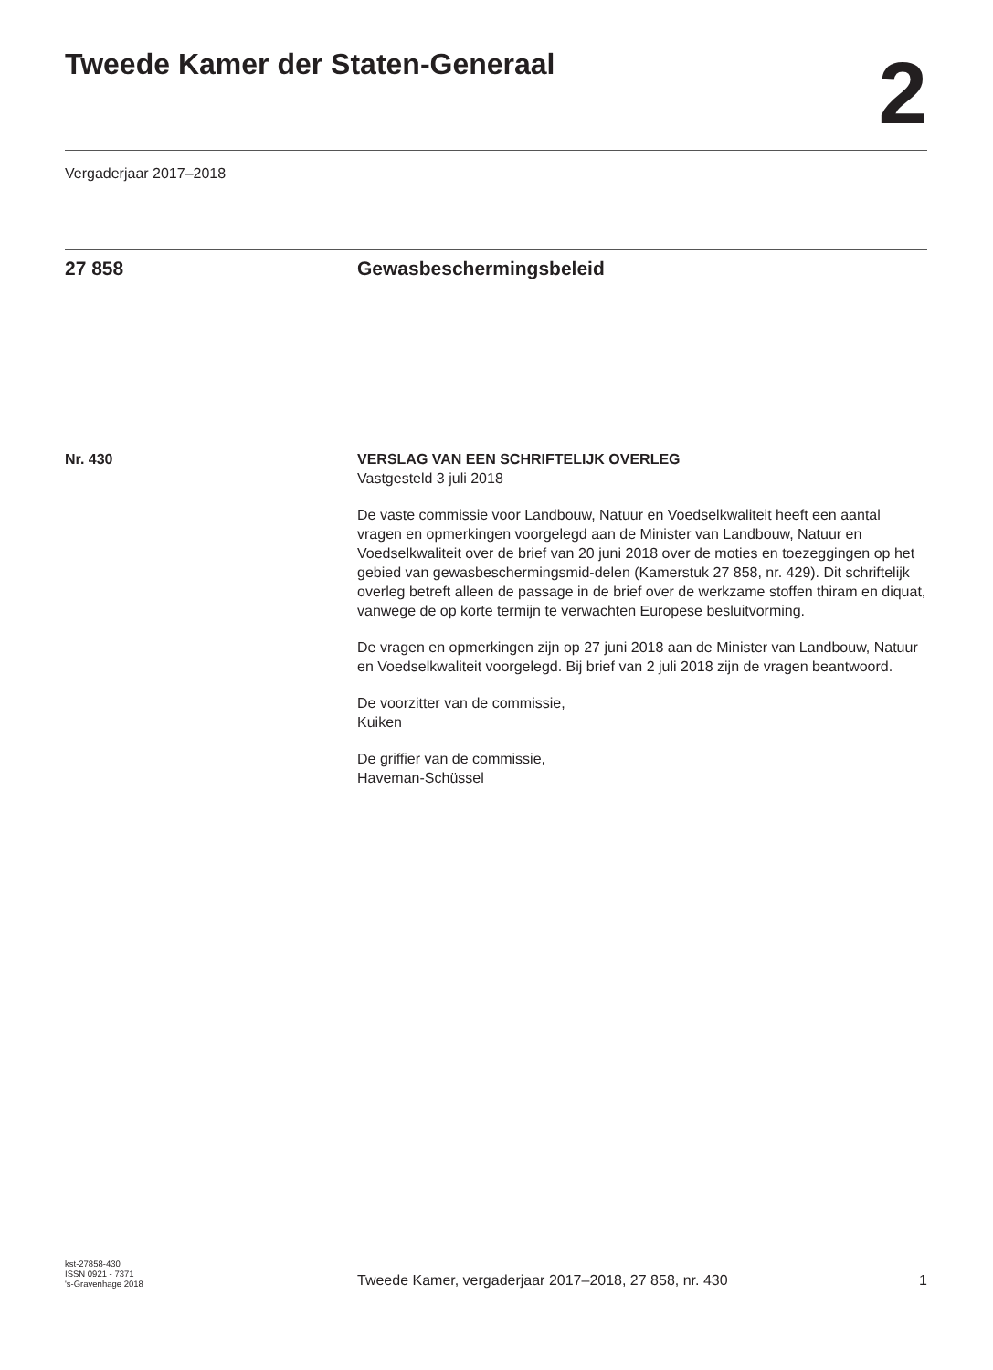Tweede Kamer der Staten-Generaal
2
Vergaderjaar 2017–2018
27 858 Gewasbeschermingsbeleid
Nr. 430 VERSLAG VAN EEN SCHRIFTELIJK OVERLEG
Vastgesteld 3 juli 2018
De vaste commissie voor Landbouw, Natuur en Voedselkwaliteit heeft een aantal vragen en opmerkingen voorgelegd aan de Minister van Landbouw, Natuur en Voedselkwaliteit over de brief van 20 juni 2018 over de moties en toezeggingen op het gebied van gewasbeschermingsmid-delen (Kamerstuk 27 858, nr. 429). Dit schriftelijk overleg betreft alleen de passage in de brief over de werkzame stoffen thiram en diquat, vanwege de op korte termijn te verwachten Europese besluitvorming.
De vragen en opmerkingen zijn op 27 juni 2018 aan de Minister van Landbouw, Natuur en Voedselkwaliteit voorgelegd. Bij brief van 2 juli 2018 zijn de vragen beantwoord.
De voorzitter van de commissie,
Kuiken
De griffier van de commissie,
Haveman-Schüssel
kst-27858-430
ISSN 0921 - 7371
's-Gravenhage 2018
Tweede Kamer, vergaderjaar 2017–2018, 27 858, nr. 430
1